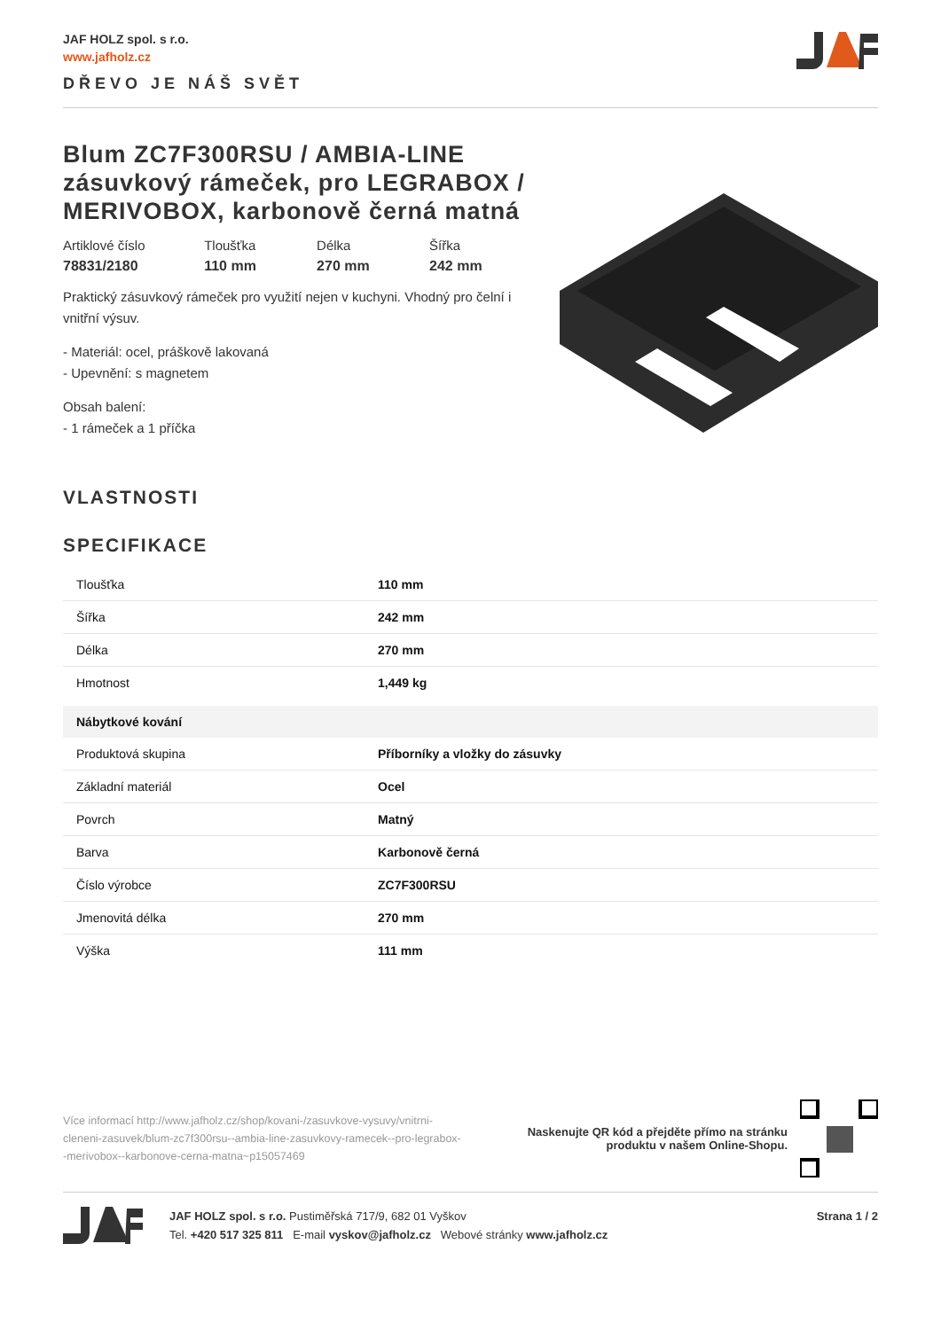JAF HOLZ spol. s r.o.
www.jafholz.cz
DŘEVO JE NÁŠ SVĚT
Blum ZC7F300RSU / AMBIA-LINE zásuvkový rámeček, pro LEGRABOX / MERIVOBOX, karbonově černá matná
Artiklové číslo
78831/2180
Tloušťka
110 mm
Délka
270 mm
Šířka
242 mm
Praktický zásuvkový rámeček pro využití nejen v kuchyni. Vhodný pro čelní i vnitřní výsuv.
- Materiál: ocel, práškově lakovaná
- Upevnění: s magnetem
Obsah balení:
- 1 rámeček a 1 příčka
VLASTNOSTI
SPECIFIKACE
| Tloušťka | 110 mm |
| Šířka | 242 mm |
| Délka | 270 mm |
| Hmotnost | 1,449 kg |
| Nábytkové kování | |
| Produktová skupina | Příborníky a vložky do zásuvky |
| Základní materiál | Ocel |
| Povrch | Matný |
| Barva | Karbonově černá |
| Číslo výrobce | ZC7F300RSU |
| Jmenovitá délka | 270 mm |
| Výška | 111 mm |
Více informací http://www.jafholz.cz/shop/kovani-/zasuvkove-vysuvy/vnitrni-cleneni-zasuvek/blum-zc7f300rsu--ambia-line-zasuvkovy-ramecek--pro-legrabox--merivobox--karbonove-cerna-matna~p15057469
Naskenujte QR kód a přejděte přímo na stránku
produktu v našem Online-Shopu.
JAF HOLZ spol. s r.o. Pustiměřská 717/9, 682 01 Vyškov
Tel. +420 517 325 811 E-mail vyskov@jafholz.cz Webové stránky www.jafholz.cz
Strana 1 / 2